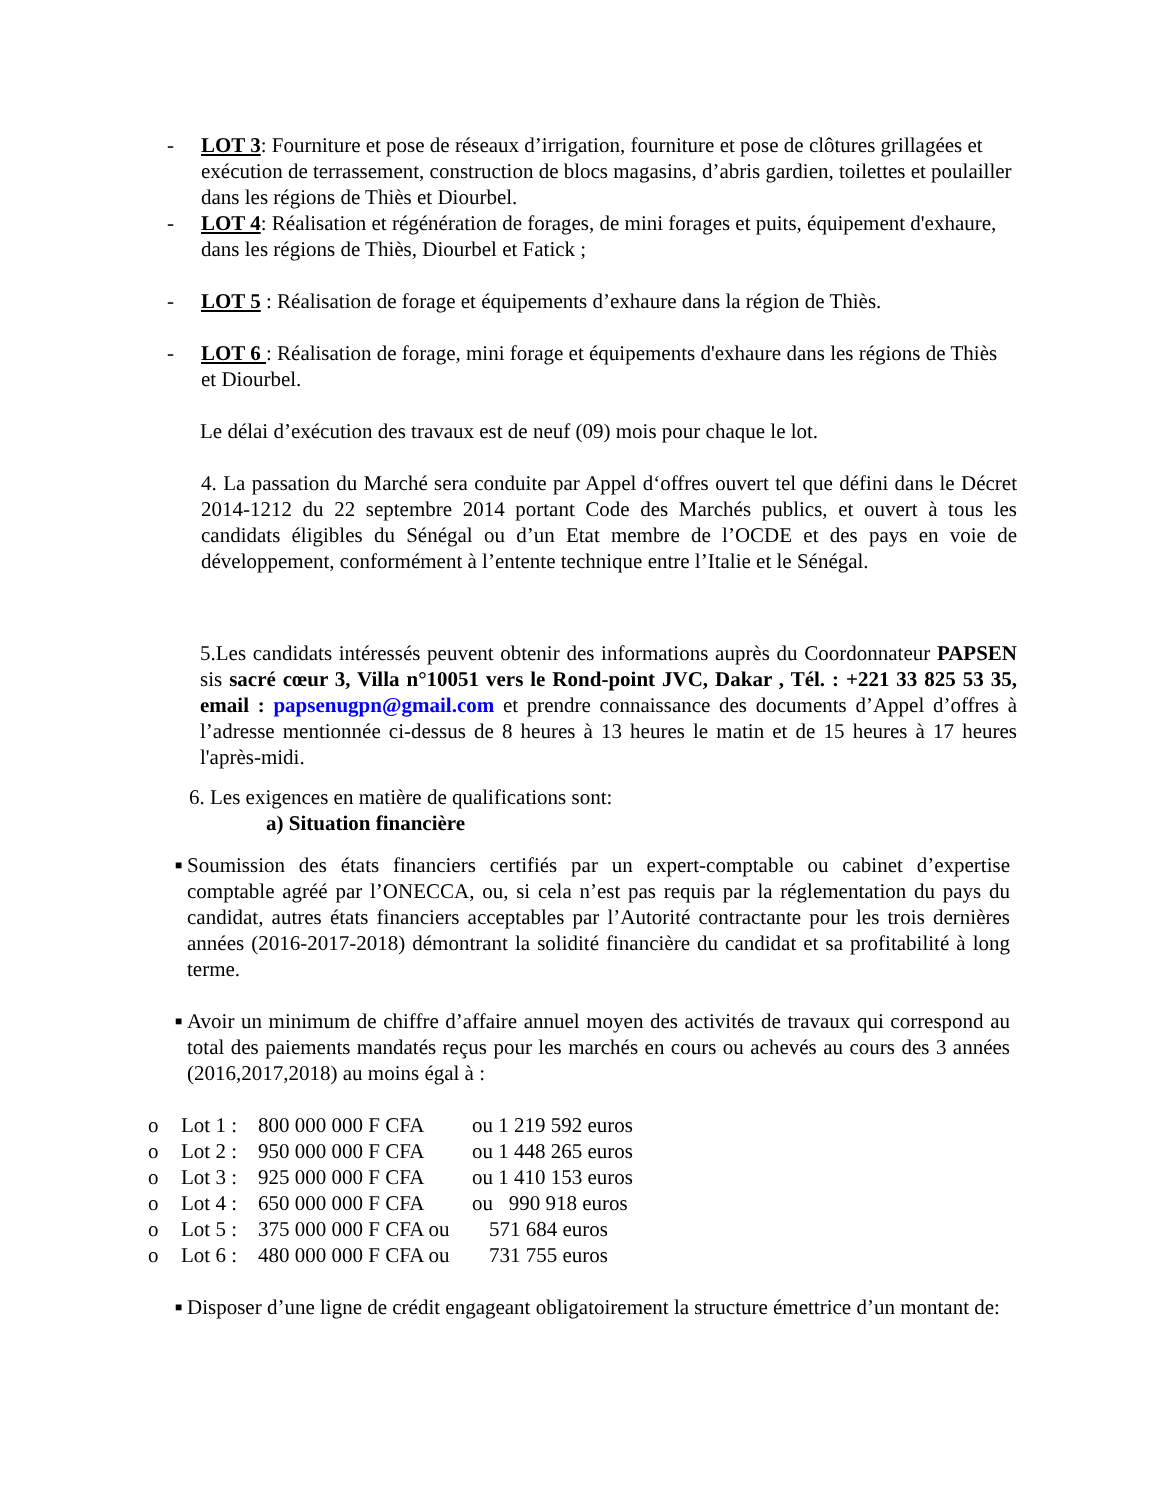- LOT 3: Fourniture et pose de réseaux d’irrigation, fourniture et pose de clôtures grillagées et exécution de terrassement, construction de blocs magasins, d’abris gardien, toilettes et poulailler dans les régions de Thiès et Diourbel.
- LOT 4: Réalisation et régénération de forages, de mini forages et puits, équipement d'exhaure, dans les régions de Thiès, Diourbel et Fatick ;
- LOT 5 : Réalisation de forage et équipements d’exhaure dans la région de Thiès.
- LOT 6 : Réalisation de forage, mini forage et équipements d'exhaure dans les régions de Thiès et Diourbel.
Le délai d’exécution des travaux est de neuf (09) mois pour chaque le lot.
4. La passation du Marché sera conduite par Appel d‘offres ouvert tel que défini dans le Décret 2014-1212 du 22 septembre 2014 portant Code des Marchés publics, et ouvert à tous les candidats éligibles du Sénégal ou d’un Etat membre de l’OCDE et des pays en voie de développement, conformément à l’entente technique entre l’Italie et le Sénégal.
5.Les candidats intéressés peuvent obtenir des informations auprès du Coordonnateur PAPSEN sis sacré cœur 3, Villa n°10051 vers le Rond-point JVC, Dakar , Tél. : +221 33 825 53 35, email : papsenugpn@gmail.com et prendre connaissance des documents d’Appel d’offres à l’adresse mentionnée ci-dessus de 8 heures à 13 heures le matin et de 15 heures à 17 heures l'après-midi.
6. Les exigences en matière de qualifications sont:
a) Situation financière
■
Soumission des états financiers certifiés par un expert-comptable ou cabinet d’expertise comptable agréé par l’ONECCA, ou, si cela n’est pas requis par la réglementation du pays du candidat, autres états financiers acceptables par l’Autorité contractante pour les trois dernières années (2016-2017-2018) démontrant la solidité financière du candidat et sa profitabilité à long terme.
■
Avoir un minimum de chiffre d’affaire annuel moyen des activités de travaux qui correspond au total des paiements mandatés reçus pour les marchés en cours ou achevés au cours des 3 années (2016,2017,2018) au moins égal à :
o Lot 1 : 800 000 000 F CFA ou 1 219 592 euros
o Lot 2 : 950 000 000 F CFA ou 1 448 265 euros
o Lot 3 : 925 000 000 F CFA ou 1 410 153 euros
o Lot 4 : 650 000 000 F CFA ou 990 918 euros
o Lot 5 : 375 000 000 F CFA ou 571 684 euros
o Lot 6 : 480 000 000 F CFA ou 731 755 euros
■
Disposer d’une ligne de crédit engageant obligatoirement la structure émettrice d’un montant de: